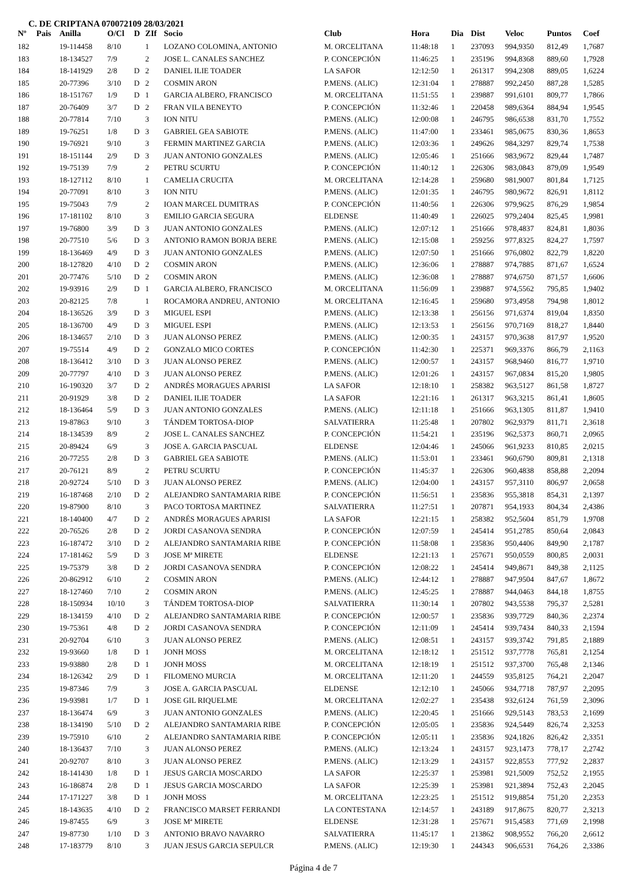C. DE CRIPTANA 070072109 28/03/2021
| Nº | Pais | Anilla | O/Cl | D | ZIf | Socio | Club | Hora | Dia | Dist | Veloc | Puntos | Coef |
| --- | --- | --- | --- | --- | --- | --- | --- | --- | --- | --- | --- | --- | --- |
| 182 | | 19-114458 | 8/10 | | 1 | LOZANO COLOMINA, ANTONIO | M. ORCELITANA | 11:48:18 | 1 | 237093 | 994,9350 | 812,49 | 1,7687 |
| 183 | | 18-134527 | 7/9 | | 2 | JOSE L. CANALES SANCHEZ | P. CONCEPCIÓN | 11:46:25 | 1 | 235196 | 994,8368 | 889,60 | 1,7928 |
| 184 | | 18-141929 | 2/8 | D | 2 | DANIEL ILIE TOADER | LA SAFOR | 12:12:50 | 1 | 261317 | 994,2308 | 889,05 | 1,6224 |
| 185 | | 20-77396 | 3/10 | D | 2 | COSMIN ARON | P.MENS. (ALIC) | 12:31:04 | 1 | 278887 | 992,2450 | 887,28 | 1,5285 |
| 186 | | 18-151767 | 1/9 | D | 1 | GARCIA ALBERO, FRANCISCO | M. ORCELITANA | 11:51:55 | 1 | 239887 | 991,6101 | 809,77 | 1,7866 |
| 187 | | 20-76409 | 3/7 | D | 2 | FRAN VILA BENEYTO | P. CONCEPCIÓN | 11:32:46 | 1 | 220458 | 989,6364 | 884,94 | 1,9545 |
| 188 | | 20-77814 | 7/10 | | 3 | ION NITU | P.MENS. (ALIC) | 12:00:08 | 1 | 246795 | 986,6538 | 831,70 | 1,7552 |
| 189 | | 19-76251 | 1/8 | D | 3 | GABRIEL GEA SABIOTE | P.MENS. (ALIC) | 11:47:00 | 1 | 233461 | 985,0675 | 830,36 | 1,8653 |
| 190 | | 19-76921 | 9/10 | | 3 | FERMIN MARTINEZ GARCIA | P.MENS. (ALIC) | 12:03:36 | 1 | 249626 | 984,3297 | 829,74 | 1,7538 |
| 191 | | 18-151144 | 2/9 | D | 3 | JUAN ANTONIO GONZALES | P.MENS. (ALIC) | 12:05:46 | 1 | 251666 | 983,9672 | 829,44 | 1,7487 |
| 192 | | 19-75139 | 7/9 | | 2 | PETRU SCURTU | P. CONCEPCIÓN | 11:40:12 | 1 | 226306 | 983,0843 | 879,09 | 1,9549 |
| 193 | | 18-127112 | 8/10 | | 1 | CAMELIA CRUCITA | M. ORCELITANA | 12:14:28 | 1 | 259680 | 981,9007 | 801,84 | 1,7125 |
| 194 | | 20-77091 | 8/10 | | 3 | ION NITU | P.MENS. (ALIC) | 12:01:35 | 1 | 246795 | 980,9672 | 826,91 | 1,8112 |
| 195 | | 19-75043 | 7/9 | | 2 | IOAN MARCEL DUMITRAS | P. CONCEPCIÓN | 11:40:56 | 1 | 226306 | 979,9625 | 876,29 | 1,9854 |
| 196 | | 17-181102 | 8/10 | | 3 | EMILIO GARCIA SEGURA | ELDENSE | 11:40:49 | 1 | 226025 | 979,2404 | 825,45 | 1,9981 |
| 197 | | 19-76800 | 3/9 | D | 3 | JUAN ANTONIO GONZALES | P.MENS. (ALIC) | 12:07:12 | 1 | 251666 | 978,4837 | 824,81 | 1,8036 |
| 198 | | 20-77510 | 5/6 | D | 3 | ANTONIO RAMON BORJA BERE | P.MENS. (ALIC) | 12:15:08 | 1 | 259256 | 977,8325 | 824,27 | 1,7597 |
| 199 | | 18-136469 | 4/9 | D | 3 | JUAN ANTONIO GONZALES | P.MENS. (ALIC) | 12:07:50 | 1 | 251666 | 976,0802 | 822,79 | 1,8220 |
| 200 | | 18-127820 | 4/10 | D | 2 | COSMIN ARON | P.MENS. (ALIC) | 12:36:06 | 1 | 278887 | 974,7885 | 871,67 | 1,6524 |
| 201 | | 20-77476 | 5/10 | D | 2 | COSMIN ARON | P.MENS. (ALIC) | 12:36:08 | 1 | 278887 | 974,6750 | 871,57 | 1,6606 |
| 202 | | 19-93916 | 2/9 | D | 1 | GARCIA ALBERO, FRANCISCO | M. ORCELITANA | 11:56:09 | 1 | 239887 | 974,5562 | 795,85 | 1,9402 |
| 203 | | 20-82125 | 7/8 | | 1 | ROCAMORA ANDREU, ANTONIO | M. ORCELITANA | 12:16:45 | 1 | 259680 | 973,4958 | 794,98 | 1,8012 |
| 204 | | 18-136526 | 3/9 | D | 3 | MIGUEL ESPI | P.MENS. (ALIC) | 12:13:38 | 1 | 256156 | 971,6374 | 819,04 | 1,8350 |
| 205 | | 18-136700 | 4/9 | D | 3 | MIGUEL ESPI | P.MENS. (ALIC) | 12:13:53 | 1 | 256156 | 970,7169 | 818,27 | 1,8440 |
| 206 | | 18-134657 | 2/10 | D | 3 | JUAN ALONSO PEREZ | P.MENS. (ALIC) | 12:00:35 | 1 | 243157 | 970,3638 | 817,97 | 1,9520 |
| 207 | | 19-75514 | 4/9 | D | 2 | GONZALO MICO CORTES | P. CONCEPCIÓN | 11:42:30 | 1 | 225371 | 969,3376 | 866,79 | 2,1163 |
| 208 | | 18-136412 | 3/10 | D | 3 | JUAN ALONSO PEREZ | P.MENS. (ALIC) | 12:00:57 | 1 | 243157 | 968,9460 | 816,77 | 1,9710 |
| 209 | | 20-77797 | 4/10 | D | 3 | JUAN ALONSO PEREZ | P.MENS. (ALIC) | 12:01:26 | 1 | 243157 | 967,0834 | 815,20 | 1,9805 |
| 210 | | 16-190320 | 3/7 | D | 2 | ANDRÉS MORAGUES APARISI | LA SAFOR | 12:18:10 | 1 | 258382 | 963,5127 | 861,58 | 1,8727 |
| 211 | | 20-91929 | 3/8 | D | 2 | DANIEL ILIE TOADER | LA SAFOR | 12:21:16 | 1 | 261317 | 963,3215 | 861,41 | 1,8605 |
| 212 | | 18-136464 | 5/9 | D | 3 | JUAN ANTONIO GONZALES | P.MENS. (ALIC) | 12:11:18 | 1 | 251666 | 963,1305 | 811,87 | 1,9410 |
| 213 | | 19-87863 | 9/10 | | 3 | TÁNDEM TORTOSA-DIOP | SALVATIERRA | 11:25:48 | 1 | 207802 | 962,9379 | 811,71 | 2,3618 |
| 214 | | 18-134539 | 8/9 | | 2 | JOSE L. CANALES SANCHEZ | P. CONCEPCIÓN | 11:54:21 | 1 | 235196 | 962,5373 | 860,71 | 2,0965 |
| 215 | | 20-89424 | 6/9 | | 3 | JOSE A. GARCIA PASCUAL | ELDENSE | 12:04:46 | 1 | 245066 | 961,9233 | 810,85 | 2,0215 |
| 216 | | 20-77255 | 2/8 | D | 3 | GABRIEL GEA SABIOTE | P.MENS. (ALIC) | 11:53:01 | 1 | 233461 | 960,6790 | 809,81 | 2,1318 |
| 217 | | 20-76121 | 8/9 | | 2 | PETRU SCURTU | P. CONCEPCIÓN | 11:45:37 | 1 | 226306 | 960,4838 | 858,88 | 2,2094 |
| 218 | | 20-92724 | 5/10 | D | 3 | JUAN ALONSO PEREZ | P.MENS. (ALIC) | 12:04:00 | 1 | 243157 | 957,3110 | 806,97 | 2,0658 |
| 219 | | 16-187468 | 2/10 | D | 2 | ALEJANDRO SANTAMARIA RIBE | P. CONCEPCIÓN | 11:56:51 | 1 | 235836 | 955,3818 | 854,31 | 2,1397 |
| 220 | | 19-87900 | 8/10 | | 3 | PACO TORTOSA MARTINEZ | SALVATIERRA | 11:27:51 | 1 | 207871 | 954,1933 | 804,34 | 2,4386 |
| 221 | | 18-140400 | 4/7 | D | 2 | ANDRÉS MORAGUES APARISI | LA SAFOR | 12:21:15 | 1 | 258382 | 952,5604 | 851,79 | 1,9708 |
| 222 | | 20-76526 | 2/8 | D | 2 | JORDI CASANOVA SENDRA | P. CONCEPCIÓN | 12:07:59 | 1 | 245414 | 951,2785 | 850,64 | 2,0843 |
| 223 | | 16-187472 | 3/10 | D | 2 | ALEJANDRO SANTAMARIA RIBE | P. CONCEPCIÓN | 11:58:08 | 1 | 235836 | 950,4406 | 849,90 | 2,1787 |
| 224 | | 17-181462 | 5/9 | D | 3 | JOSE Mª MIRETE | ELDENSE | 12:21:13 | 1 | 257671 | 950,0559 | 800,85 | 2,0031 |
| 225 | | 19-75379 | 3/8 | D | 2 | JORDI CASANOVA SENDRA | P. CONCEPCIÓN | 12:08:22 | 1 | 245414 | 949,8671 | 849,38 | 2,1125 |
| 226 | | 20-862912 | 6/10 | | 2 | COSMIN ARON | P.MENS. (ALIC) | 12:44:12 | 1 | 278887 | 947,9504 | 847,67 | 1,8672 |
| 227 | | 18-127460 | 7/10 | | 2 | COSMIN ARON | P.MENS. (ALIC) | 12:45:25 | 1 | 278887 | 944,0463 | 844,18 | 1,8755 |
| 228 | | 18-150934 | 10/10 | | 3 | TÁNDEM TORTOSA-DIOP | SALVATIERRA | 11:30:14 | 1 | 207802 | 943,5538 | 795,37 | 2,5281 |
| 229 | | 18-134159 | 4/10 | D | 2 | ALEJANDRO SANTAMARIA RIBE | P. CONCEPCIÓN | 12:00:57 | 1 | 235836 | 939,7729 | 840,36 | 2,2374 |
| 230 | | 19-75361 | 4/8 | D | 2 | JORDI CASANOVA SENDRA | P. CONCEPCIÓN | 12:11:09 | 1 | 245414 | 939,7434 | 840,33 | 2,1594 |
| 231 | | 20-92704 | 6/10 | | 3 | JUAN ALONSO PEREZ | P.MENS. (ALIC) | 12:08:51 | 1 | 243157 | 939,3742 | 791,85 | 2,1889 |
| 232 | | 19-93660 | 1/8 | D | 1 | JONH MOSS | M. ORCELITANA | 12:18:12 | 1 | 251512 | 937,7778 | 765,81 | 2,1254 |
| 233 | | 19-93880 | 2/8 | D | 1 | JONH MOSS | M. ORCELITANA | 12:18:19 | 1 | 251512 | 937,3700 | 765,48 | 2,1346 |
| 234 | | 18-126342 | 2/9 | D | 1 | FILOMENO MURCIA | M. ORCELITANA | 12:11:20 | 1 | 244559 | 935,8125 | 764,21 | 2,2047 |
| 235 | | 19-87346 | 7/9 | | 3 | JOSE A. GARCIA PASCUAL | ELDENSE | 12:12:10 | 1 | 245066 | 934,7718 | 787,97 | 2,2095 |
| 236 | | 19-93981 | 1/7 | D | 1 | JOSE GIL RIQUELME | M. ORCELITANA | 12:02:27 | 1 | 235438 | 932,6124 | 761,59 | 2,3096 |
| 237 | | 18-136474 | 6/9 | | 3 | JUAN ANTONIO GONZALES | P.MENS. (ALIC) | 12:20:45 | 1 | 251666 | 929,5143 | 783,53 | 2,1699 |
| 238 | | 18-134190 | 5/10 | D | 2 | ALEJANDRO SANTAMARIA RIBE | P. CONCEPCIÓN | 12:05:05 | 1 | 235836 | 924,5449 | 826,74 | 2,3253 |
| 239 | | 19-75910 | 6/10 | | 2 | ALEJANDRO SANTAMARIA RIBE | P. CONCEPCIÓN | 12:05:11 | 1 | 235836 | 924,1826 | 826,42 | 2,3351 |
| 240 | | 18-136437 | 7/10 | | 3 | JUAN ALONSO PEREZ | P.MENS. (ALIC) | 12:13:24 | 1 | 243157 | 923,1473 | 778,17 | 2,2742 |
| 241 | | 20-92707 | 8/10 | | 3 | JUAN ALONSO PEREZ | P.MENS. (ALIC) | 12:13:29 | 1 | 243157 | 922,8553 | 777,92 | 2,2837 |
| 242 | | 18-141430 | 1/8 | D | 1 | JESUS GARCIA MOSCARDO | LA SAFOR | 12:25:37 | 1 | 253981 | 921,5009 | 752,52 | 2,1955 |
| 243 | | 16-186874 | 2/8 | D | 1 | JESUS GARCIA MOSCARDO | LA SAFOR | 12:25:39 | 1 | 253981 | 921,3894 | 752,43 | 2,2045 |
| 244 | | 17-171227 | 3/8 | D | 1 | JONH MOSS | M. ORCELITANA | 12:23:25 | 1 | 251512 | 919,8854 | 751,20 | 2,2353 |
| 245 | | 18-143635 | 4/10 | D | 2 | FRANCISCO MARSET FERRANDI | LA CONTESTANA | 12:14:57 | 1 | 243189 | 917,8675 | 820,77 | 2,3213 |
| 246 | | 19-87455 | 6/9 | | 3 | JOSE Mª MIRETE | ELDENSE | 12:31:28 | 1 | 257671 | 915,4583 | 771,69 | 2,1998 |
| 247 | | 19-87730 | 1/10 | D | 3 | ANTONIO BRAVO NAVARRO | SALVATIERRA | 11:45:17 | 1 | 213862 | 908,9552 | 766,20 | 2,6612 |
| 248 | | 17-183779 | 8/10 | | 3 | JUAN JESUS GARCIA SEPULCR | P.MENS. (ALIC) | 12:19:30 | 1 | 244343 | 906,6531 | 764,26 | 2,3386 |
Página 4 de 7